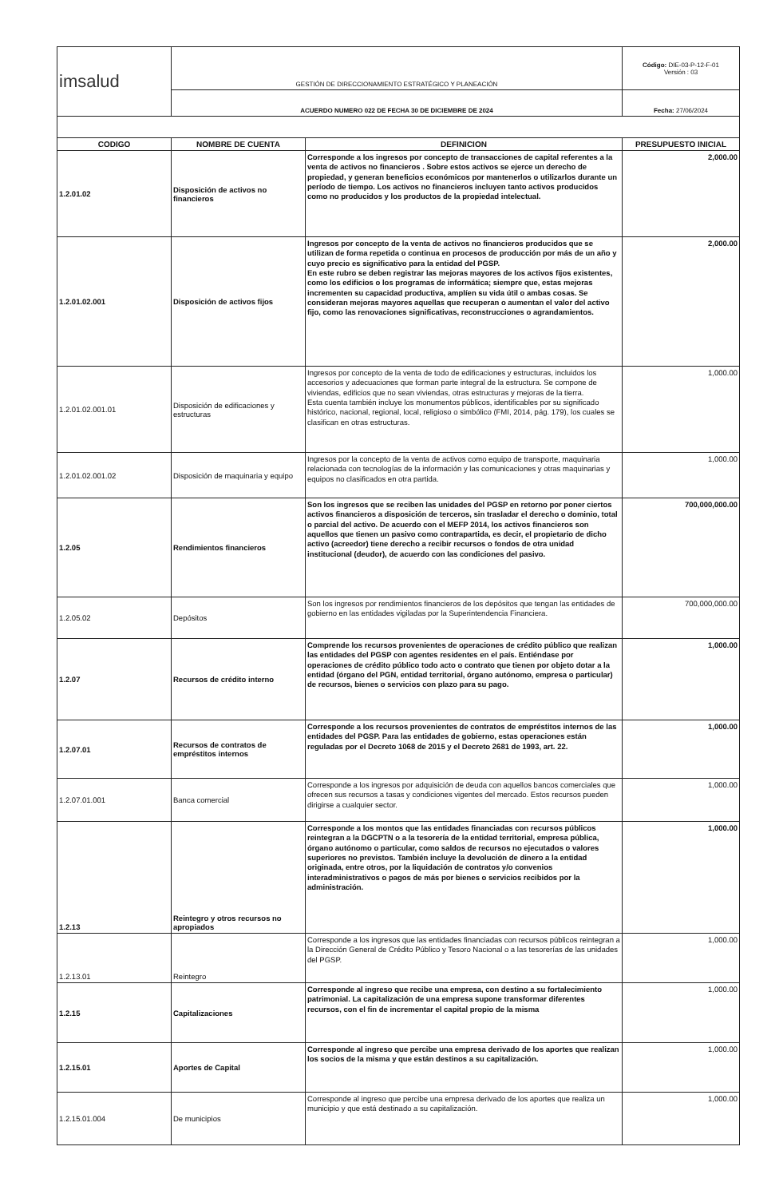| imsalud | GESTIÓN DE DIRECCIONAMIENTO ESTRATÉGICO Y PLANEACIÓN | | Código: DIE-03-P-12-F-01 Versión : 03 |
| | ACUERDO NUMERO 022 DE FECHA 30 DE DICIEMBRE DE 2024 | | Fecha: 27/06/2024 |
| CODIGO | NOMBRE DE CUENTA | DEFINICION | PRESUPUESTO INICIAL |
| 1.2.01.02 | Disposición de activos no financieros | Corresponde a los ingresos por concepto de transacciones de capital referentes a la venta de activos no financieros . Sobre estos activos se ejerce un derecho de propiedad, y generan beneficios económicos por mantenerlos o utilizarlos durante un período de tiempo. Los activos no financieros incluyen tanto activos producidos como no producidos y los productos de la propiedad intelectual. | 2,000.00 |
| 1.2.01.02.001 | Disposición de activos fijos | Ingresos por concepto de la venta de activos no financieros producidos que se utilizan de forma repetida o continua en procesos de producción por más de un año y cuyo precio es significativo para la entidad del PGSP. En este rubro se deben registrar las mejoras mayores de los activos fijos existentes, como los edificios o los programas de informática; siempre que, estas mejoras incrementen su capacidad productiva, amplíen su vida útil o ambas cosas. Se consideran mejoras mayores aquellas que recuperan o aumentan el valor del activo fijo, como las renovaciones significativas, reconstrucciones o agrandamientos. | 2,000.00 |
| 1.2.01.02.001.01 | Disposición de edificaciones y estructuras | Ingresos por concepto de la venta de todo de edificaciones y estructuras, incluidos los accesorios y adecuaciones que forman parte integral de la estructura. Se compone de viviendas, edificios que no sean viviendas, otras estructuras y mejoras de la tierra. Esta cuenta también incluye los monumentos públicos, identificables por su significado histórico, nacional, regional, local, religioso o simbólico (FMI, 2014, pág. 179), los cuales se clasifican en otras estructuras. | 1,000.00 |
| 1.2.01.02.001.02 | Disposición de maquinaria y equipo | Ingresos por la concepto de la venta de activos como equipo de transporte, maquinaria relacionada con tecnologías de la información y las comunicaciones y otras maquinarias y equipos no clasificados en otra partida. | 1,000.00 |
| 1.2.05 | Rendimientos financieros | Son los ingresos que se reciben las unidades del PGSP en retorno por poner ciertos activos financieros a disposición de terceros, sin trasladar el derecho o dominio, total o parcial del activo. De acuerdo con el MEFP 2014, los activos financieros son aquellos que tienen un pasivo como contrapartida, es decir, el propietario de dicho activo (acreedor) tiene derecho a recibir recursos o fondos de otra unidad institucional (deudor), de acuerdo con las condiciones del pasivo. | 700,000,000.00 |
| 1.2.05.02 | Depósitos | Son los ingresos por rendimientos financieros de los depósitos que tengan las entidades de gobierno en las entidades vigiladas por la Superintendencia Financiera. | 700,000,000.00 |
| 1.2.07 | Recursos de crédito interno | Comprende los recursos provenientes de operaciones de crédito público que realizan las entidades del PGSP con agentes residentes en el país. Entiéndase por operaciones de crédito público todo acto o contrato que tienen por objeto dotar a la entidad (órgano del PGN, entidad territorial, órgano autónomo, empresa o particular) de recursos, bienes o servicios con plazo para su pago. | 1,000.00 |
| 1.2.07.01 | Recursos de contratos de empréstitos internos | Corresponde a los recursos provenientes de contratos de empréstitos internos de las entidades del PGSP. Para las entidades de gobierno, estas operaciones están reguladas por el Decreto 1068 de 2015 y el Decreto 2681 de 1993, art. 22. | 1,000.00 |
| 1.2.07.01.001 | Banca comercial | Corresponde a los ingresos por adquisición de deuda con aquellos bancos comerciales que ofrecen sus recursos a tasas y condiciones vigentes del mercado. Estos recursos pueden dirigirse a cualquier sector. | 1,000.00 |
| 1.2.13 | Reintegro y otros recursos no apropiados | Corresponde a los montos que las entidades financiadas con recursos públicos reintegran a la DGCPTN o a la tesorería de la entidad territorial, empresa pública, órgano autónomo o particular, como saldos de recursos no ejecutados o valores superiores no previstos. También incluye la devolución de dinero a la entidad originada, entre otros, por la liquidación de contratos y/o convenios interadministrativos o pagos de más por bienes o servicios recibidos por la administración. | 1,000.00 |
| 1.2.13.01 | Reintegro | Corresponde a los ingresos que las entidades financiadas con recursos públicos reintegran a la Dirección General de Crédito Público y Tesoro Nacional o a las tesorerías de las unidades del PGSP. | 1,000.00 |
| 1.2.15 | Capitalizaciones | Corresponde al ingreso que recibe una empresa, con destino a su fortalecimiento patrimonial. La capitalización de una empresa supone transformar diferentes recursos, con el fin de incrementar el capital propio de la misma | 1,000.00 |
| 1.2.15.01 | Aportes de Capital | Corresponde al ingreso que percibe una empresa derivado de los aportes que realizan los socios de la misma y que están destinos a su capitalización. | 1,000.00 |
| 1.2.15.01.004 | De municipios | Corresponde al ingreso que percibe una empresa derivado de los aportes que realiza un municipio y que está destinado a su capitalización. | 1,000.00 |